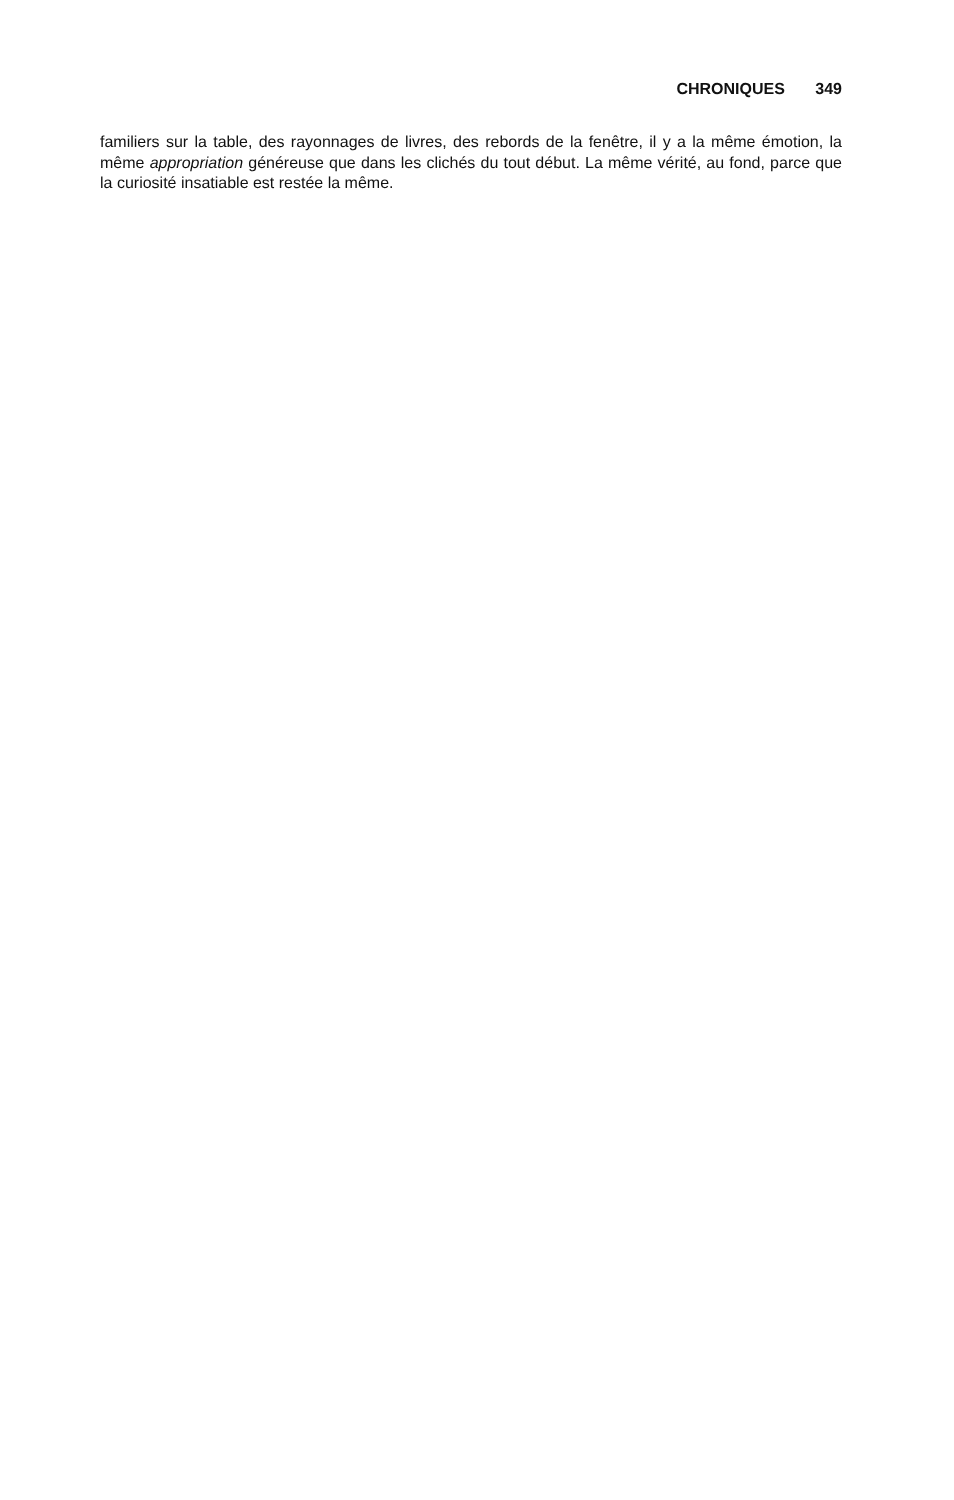CHRONIQUES 349
familiers sur la table, des rayonnages de livres, des rebords de la fenêtre, il y a la même émotion, la même appropriation généreuse que dans les clichés du tout début. La même vérité, au fond, parce que la curiosité insatiable est restée la même.